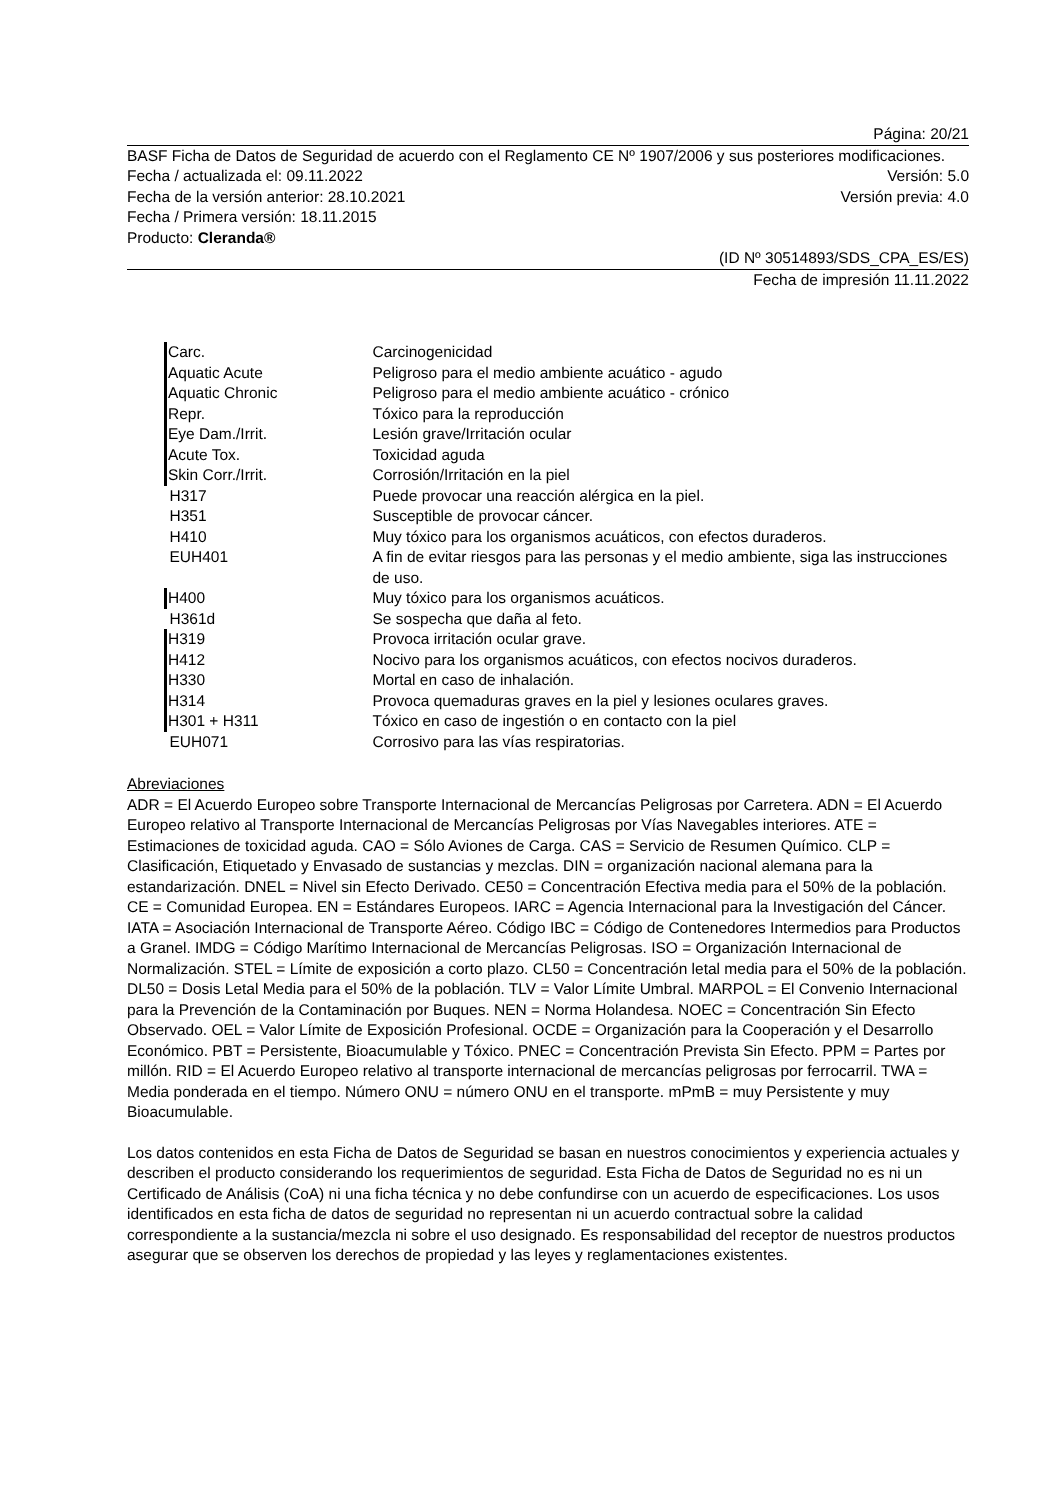Página: 20/21
BASF Ficha de Datos de Seguridad de acuerdo con el Reglamento CE Nº 1907/2006 y sus posteriores modificaciones.
Fecha / actualizada el: 09.11.2022 Versión: 5.0
Fecha de la versión anterior: 28.10.2021 Versión previa: 4.0
Fecha / Primera versión: 18.11.2015
Producto: Cleranda®
(ID Nº 30514893/SDS_CPA_ES/ES)
Fecha de impresión 11.11.2022
| Carc. | Carcinogenicidad |
| Aquatic Acute | Peligroso para el medio ambiente acuático - agudo |
| Aquatic Chronic | Peligroso para el medio ambiente acuático - crónico |
| Repr. | Tóxico para la reproducción |
| Eye Dam./Irrit. | Lesión grave/Irritación ocular |
| Acute Tox. | Toxicidad aguda |
| Skin Corr./Irrit. | Corrosión/Irritación en la piel |
| H317 | Puede provocar una reacción alérgica en la piel. |
| H351 | Susceptible de provocar cáncer. |
| H410 | Muy tóxico para los organismos acuáticos, con efectos duraderos. |
| EUH401 | A fin de evitar riesgos para las personas y el medio ambiente, siga las instrucciones de uso. |
| H400 | Muy tóxico para los organismos acuáticos. |
| H361d | Se sospecha que daña al feto. |
| H319 | Provoca irritación ocular grave. |
| H412 | Nocivo para los organismos acuáticos, con efectos nocivos duraderos. |
| H330 | Mortal en caso de inhalación. |
| H314 | Provoca quemaduras graves en la piel y lesiones oculares graves. |
| H301 + H311 | Tóxico en caso de ingestión o en contacto con la piel |
| EUH071 | Corrosivo para las vías respiratorias. |
Abreviaciones
ADR = El Acuerdo Europeo sobre Transporte Internacional de Mercancías Peligrosas por Carretera. ADN = El Acuerdo Europeo relativo al Transporte Internacional de Mercancías Peligrosas por Vías Navegables interiores. ATE = Estimaciones de toxicidad aguda. CAO = Sólo Aviones de Carga. CAS = Servicio de Resumen Químico. CLP = Clasificación, Etiquetado y Envasado de sustancias y mezclas. DIN = organización nacional alemana para la estandarización. DNEL = Nivel sin Efecto Derivado. CE50 = Concentración Efectiva media para el 50% de la población. CE = Comunidad Europea. EN = Estándares Europeos. IARC = Agencia Internacional para la Investigación del Cáncer. IATA = Asociación Internacional de Transporte Aéreo. Código IBC = Código de Contenedores Intermedios para Productos a Granel. IMDG = Código Marítimo Internacional de Mercancías Peligrosas. ISO = Organización Internacional de Normalización. STEL = Límite de exposición a corto plazo. CL50 = Concentración letal media para el 50% de la población. DL50 = Dosis Letal Media para el 50% de la población. TLV = Valor Límite Umbral. MARPOL = El Convenio Internacional para la Prevención de la Contaminación por Buques. NEN = Norma Holandesa. NOEC = Concentración Sin Efecto Observado. OEL = Valor Límite de Exposición Profesional. OCDE = Organización para la Cooperación y el Desarrollo Económico. PBT = Persistente, Bioacumulable y Tóxico. PNEC = Concentración Prevista Sin Efecto. PPM = Partes por millón. RID = El Acuerdo Europeo relativo al transporte internacional de mercancías peligrosas por ferrocarril. TWA = Media ponderada en el tiempo. Número ONU = número ONU en el transporte. mPmB = muy Persistente y muy Bioacumulable.
Los datos contenidos en esta Ficha de Datos de Seguridad se basan en nuestros conocimientos y experiencia actuales y describen el producto considerando los requerimientos de seguridad. Esta Ficha de Datos de Seguridad no es ni un Certificado de Análisis (CoA) ni una ficha técnica y no debe confundirse con un acuerdo de especificaciones. Los usos identificados en esta ficha de datos de seguridad no representan ni un acuerdo contractual sobre la calidad correspondiente a la sustancia/mezcla ni sobre el uso designado. Es responsabilidad del receptor de nuestros productos asegurar que se observen los derechos de propiedad y las leyes y reglamentaciones existentes.